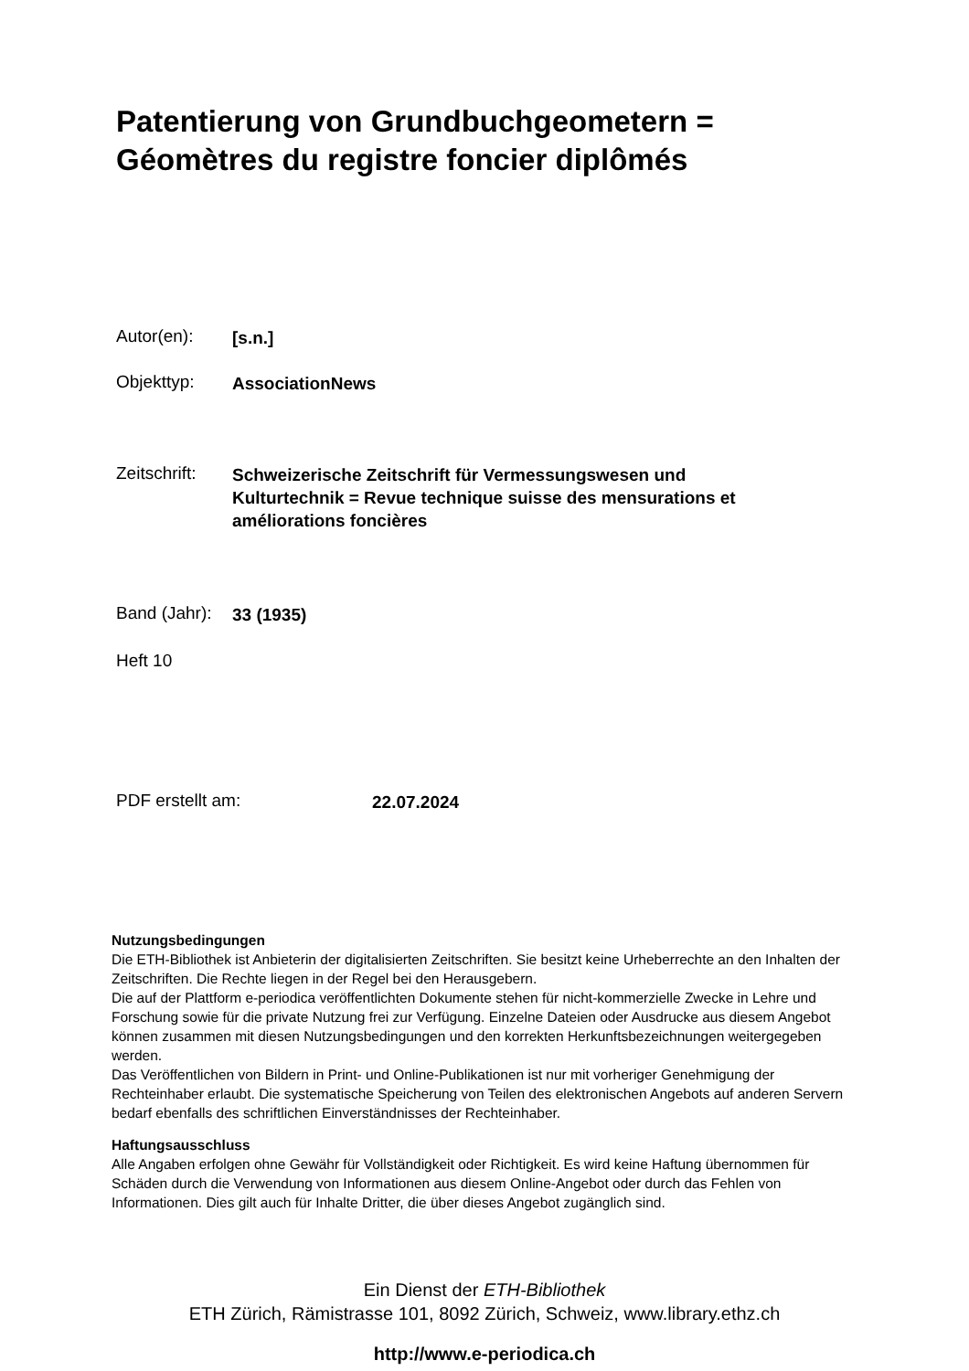Patentierung von Grundbuchgeometern =
Géomètres du registre foncier diplômés
Autor(en): [s.n.]
Objekttyp: AssociationNews
Zeitschrift: Schweizerische Zeitschrift für Vermessungswesen und
Kulturtechnik = Revue technique suisse des mensurations et
améliorations foncières
Band (Jahr): 33 (1935)
Heft 10
PDF erstellt am: 22.07.2024
Nutzungsbedingungen
Die ETH-Bibliothek ist Anbieterin der digitalisierten Zeitschriften. Sie besitzt keine Urheberrechte an den Inhalten der Zeitschriften. Die Rechte liegen in der Regel bei den Herausgebern.
Die auf der Plattform e-periodica veröffentlichten Dokumente stehen für nicht-kommerzielle Zwecke in Lehre und Forschung sowie für die private Nutzung frei zur Verfügung. Einzelne Dateien oder Ausdrucke aus diesem Angebot können zusammen mit diesen Nutzungsbedingungen und den korrekten Herkunftsbezeichnungen weitergegeben werden.
Das Veröffentlichen von Bildern in Print- und Online-Publikationen ist nur mit vorheriger Genehmigung der Rechteinhaber erlaubt. Die systematische Speicherung von Teilen des elektronischen Angebots auf anderen Servern bedarf ebenfalls des schriftlichen Einverständnisses der Rechteinhaber.
Haftungsausschluss
Alle Angaben erfolgen ohne Gewähr für Vollständigkeit oder Richtigkeit. Es wird keine Haftung übernommen für Schäden durch die Verwendung von Informationen aus diesem Online-Angebot oder durch das Fehlen von Informationen. Dies gilt auch für Inhalte Dritter, die über dieses Angebot zugänglich sind.
Ein Dienst der ETH-Bibliothek
ETH Zürich, Rämistrasse 101, 8092 Zürich, Schweiz, www.library.ethz.ch
http://www.e-periodica.ch